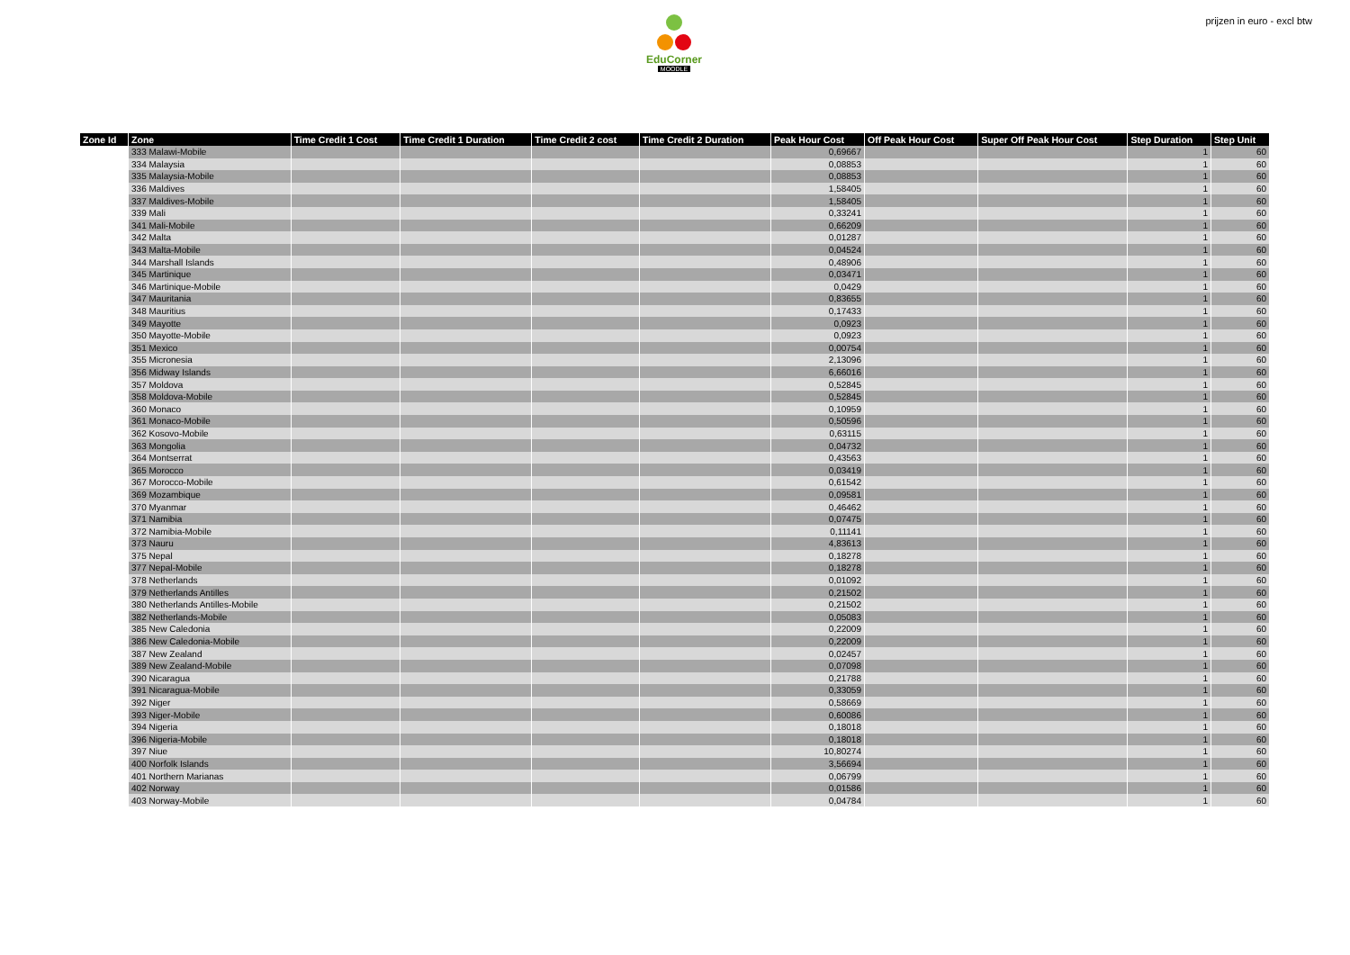EduCorner
MOODLE
prijzen in euro - excl btw
| Zone Id | Zone | Time Credit 1 Cost | Time Credit 1 Duration | Time Credit 2 cost | Time Credit 2 Duration | Peak Hour Cost | Off Peak Hour Cost | Super Off Peak Hour Cost | Step Duration | Step Unit |
| --- | --- | --- | --- | --- | --- | --- | --- | --- | --- | --- |
| | 333 Malawi-Mobile | | | | | 0,69667 | | | 1 | 60 |
| | 334 Malaysia | | | | | 0,08853 | | | 1 | 60 |
| | 335 Malaysia-Mobile | | | | | 0,08853 | | | 1 | 60 |
| | 336 Maldives | | | | | 1,58405 | | | 1 | 60 |
| | 337 Maldives-Mobile | | | | | 1,58405 | | | 1 | 60 |
| | 339 Mali | | | | | 0,33241 | | | 1 | 60 |
| | 341 Mali-Mobile | | | | | 0,66209 | | | 1 | 60 |
| | 342 Malta | | | | | 0,01287 | | | 1 | 60 |
| | 343 Malta-Mobile | | | | | 0,04524 | | | 1 | 60 |
| | 344 Marshall Islands | | | | | 0,48906 | | | 1 | 60 |
| | 345 Martinique | | | | | 0,03471 | | | 1 | 60 |
| | 346 Martinique-Mobile | | | | | 0,0429 | | | 1 | 60 |
| | 347 Mauritania | | | | | 0,83655 | | | 1 | 60 |
| | 348 Mauritius | | | | | 0,17433 | | | 1 | 60 |
| | 349 Mayotte | | | | | 0,0923 | | | 1 | 60 |
| | 350 Mayotte-Mobile | | | | | 0,0923 | | | 1 | 60 |
| | 351 Mexico | | | | | 0,00754 | | | 1 | 60 |
| | 355 Micronesia | | | | | 2,13096 | | | 1 | 60 |
| | 356 Midway Islands | | | | | 6,66016 | | | 1 | 60 |
| | 357 Moldova | | | | | 0,52845 | | | 1 | 60 |
| | 358 Moldova-Mobile | | | | | 0,52845 | | | 1 | 60 |
| | 360 Monaco | | | | | 0,10959 | | | 1 | 60 |
| | 361 Monaco-Mobile | | | | | 0,50596 | | | 1 | 60 |
| | 362 Kosovo-Mobile | | | | | 0,63115 | | | 1 | 60 |
| | 363 Mongolia | | | | | 0,04732 | | | 1 | 60 |
| | 364 Montserrat | | | | | 0,43563 | | | 1 | 60 |
| | 365 Morocco | | | | | 0,03419 | | | 1 | 60 |
| | 367 Morocco-Mobile | | | | | 0,61542 | | | 1 | 60 |
| | 369 Mozambique | | | | | 0,09581 | | | 1 | 60 |
| | 370 Myanmar | | | | | 0,46462 | | | 1 | 60 |
| | 371 Namibia | | | | | 0,07475 | | | 1 | 60 |
| | 372 Namibia-Mobile | | | | | 0,11141 | | | 1 | 60 |
| | 373 Nauru | | | | | 4,83613 | | | 1 | 60 |
| | 375 Nepal | | | | | 0,18278 | | | 1 | 60 |
| | 377 Nepal-Mobile | | | | | 0,18278 | | | 1 | 60 |
| | 378 Netherlands | | | | | 0,01092 | | | 1 | 60 |
| | 379 Netherlands Antilles | | | | | 0,21502 | | | 1 | 60 |
| | 380 Netherlands Antilles-Mobile | | | | | 0,21502 | | | 1 | 60 |
| | 382 Netherlands-Mobile | | | | | 0,05083 | | | 1 | 60 |
| | 385 New Caledonia | | | | | 0,22009 | | | 1 | 60 |
| | 386 New Caledonia-Mobile | | | | | 0,22009 | | | 1 | 60 |
| | 387 New Zealand | | | | | 0,02457 | | | 1 | 60 |
| | 389 New Zealand-Mobile | | | | | 0,07098 | | | 1 | 60 |
| | 390 Nicaragua | | | | | 0,21788 | | | 1 | 60 |
| | 391 Nicaragua-Mobile | | | | | 0,33059 | | | 1 | 60 |
| | 392 Niger | | | | | 0,58669 | | | 1 | 60 |
| | 393 Niger-Mobile | | | | | 0,60086 | | | 1 | 60 |
| | 394 Nigeria | | | | | 0,18018 | | | 1 | 60 |
| | 396 Nigeria-Mobile | | | | | 0,18018 | | | 1 | 60 |
| | 397 Niue | | | | | 10,80274 | | | 1 | 60 |
| | 400 Norfolk Islands | | | | | 3,56694 | | | 1 | 60 |
| | 401 Northern Marianas | | | | | 0,06799 | | | 1 | 60 |
| | 402 Norway | | | | | 0,01586 | | | 1 | 60 |
| | 403 Norway-Mobile | | | | | 0,04784 | | | 1 | 60 |